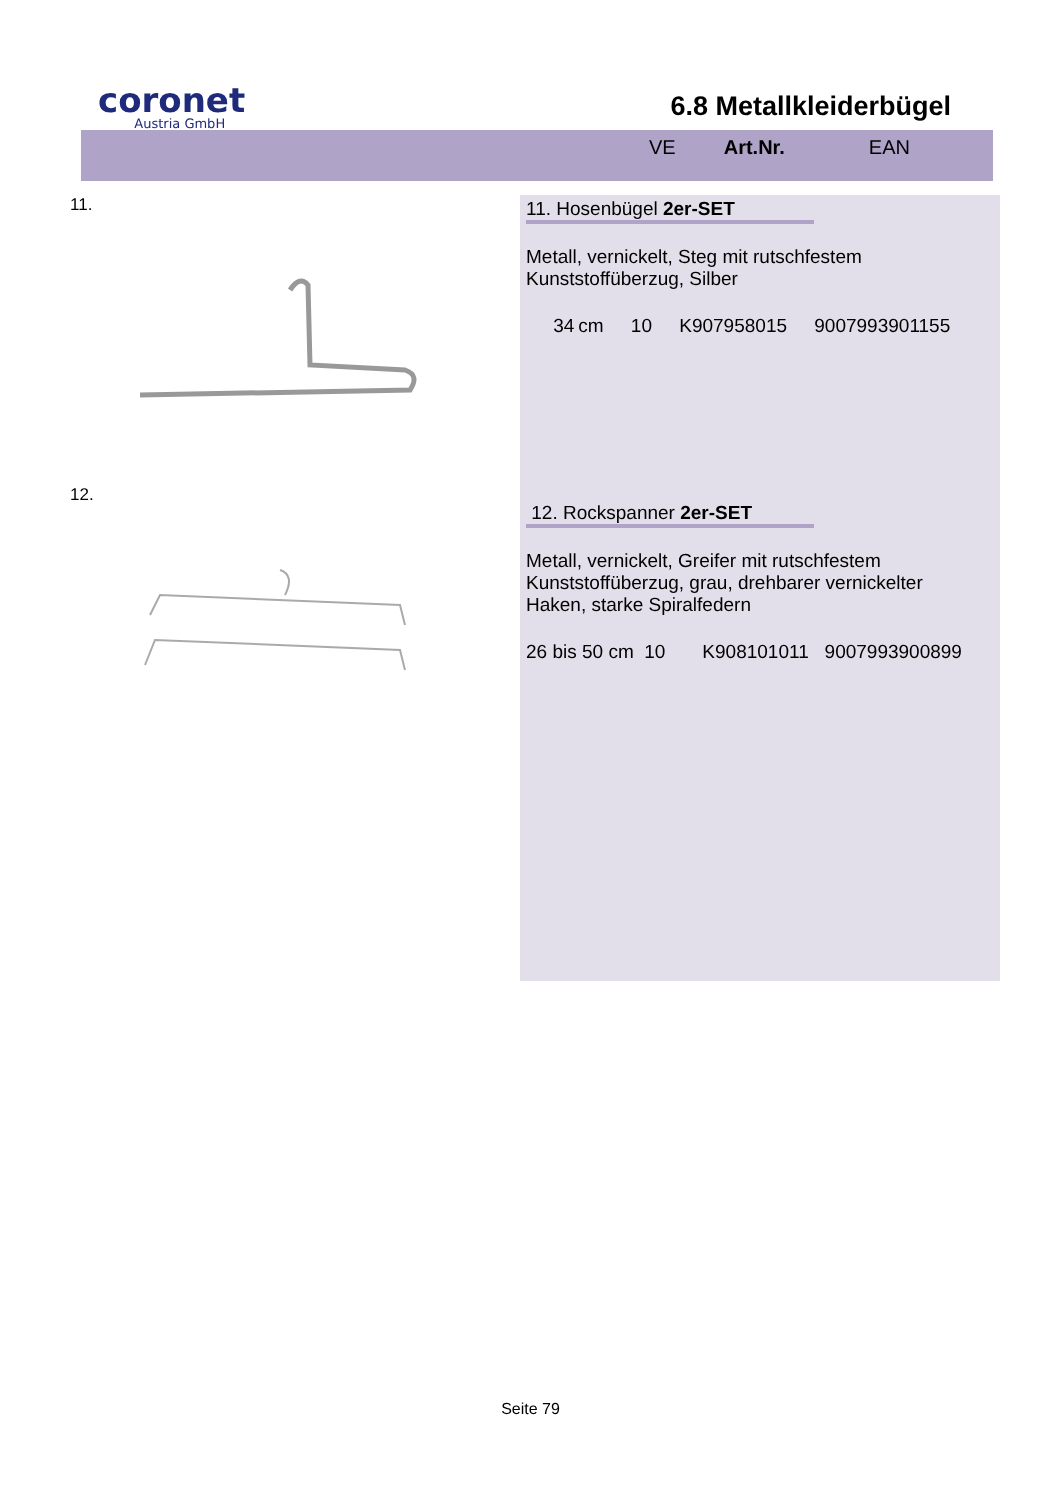coronet
Austria GmbH
6.8 Metallkleiderbügel
VE Art.Nr. EAN
11.
12.
11. Hosenbügel 2er-SET
Metall, vernickelt, Steg mit rutschfestem
Kunststoffüberzug, Silber
34 cm 10 K907958015 9007993901155
12. Rockspanner 2er-SET
Metall, vernickelt, Greifer mit rutschfestem
Kunststoffüberzug, grau, drehbarer vernickelter
Haken, starke Spiralfedern
26 bis 50 cm 10 K908101011 9007993900899
Seite 79